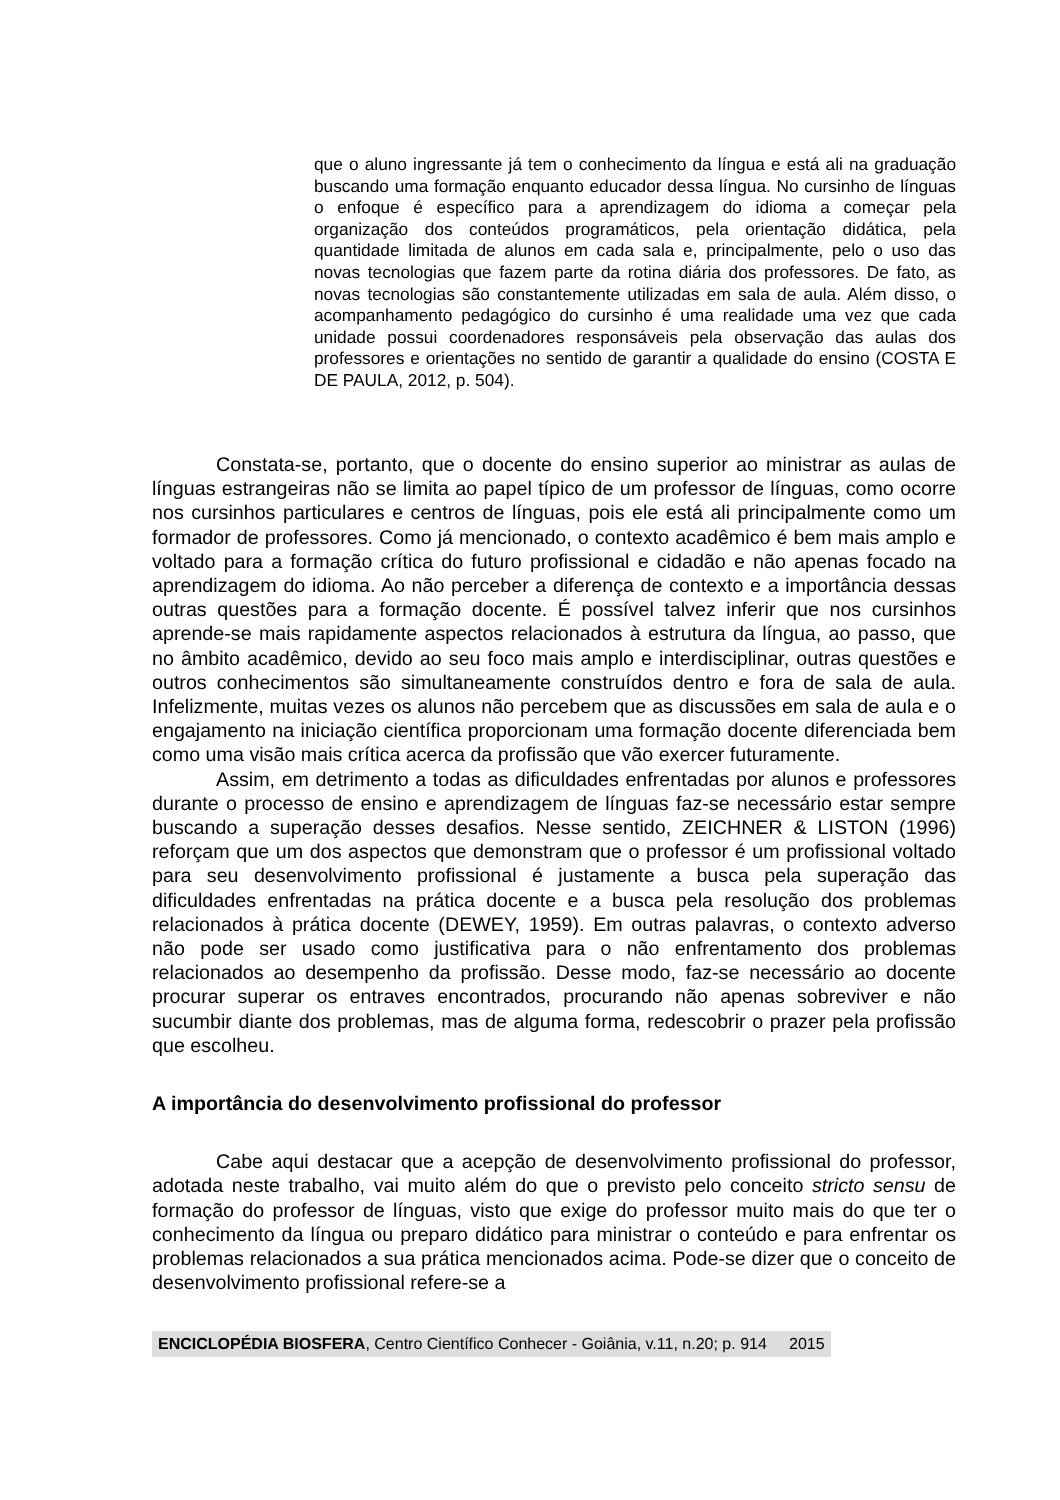que o aluno ingressante já tem o conhecimento da língua e está ali na graduação buscando uma formação enquanto educador dessa língua. No cursinho de línguas o enfoque é específico para a aprendizagem do idioma a começar pela organização dos conteúdos programáticos, pela orientação didática, pela quantidade limitada de alunos em cada sala e, principalmente, pelo o uso das novas tecnologias que fazem parte da rotina diária dos professores. De fato, as novas tecnologias são constantemente utilizadas em sala de aula. Além disso, o acompanhamento pedagógico do cursinho é uma realidade uma vez que cada unidade possui coordenadores responsáveis pela observação das aulas dos professores e orientações no sentido de garantir a qualidade do ensino (COSTA E DE PAULA, 2012, p. 504).
Constata-se, portanto, que o docente do ensino superior ao ministrar as aulas de línguas estrangeiras não se limita ao papel típico de um professor de línguas, como ocorre nos cursinhos particulares e centros de línguas, pois ele está ali principalmente como um formador de professores. Como já mencionado, o contexto acadêmico é bem mais amplo e voltado para a formação crítica do futuro profissional e cidadão e não apenas focado na aprendizagem do idioma. Ao não perceber a diferença de contexto e a importância dessas outras questões para a formação docente. É possível talvez inferir que nos cursinhos aprende-se mais rapidamente aspectos relacionados à estrutura da língua, ao passo, que no âmbito acadêmico, devido ao seu foco mais amplo e interdisciplinar, outras questões e outros conhecimentos são simultaneamente construídos dentro e fora de sala de aula. Infelizmente, muitas vezes os alunos não percebem que as discussões em sala de aula e o engajamento na iniciação científica proporcionam uma formação docente diferenciada bem como uma visão mais crítica acerca da profissão que vão exercer futuramente.
Assim, em detrimento a todas as dificuldades enfrentadas por alunos e professores durante o processo de ensino e aprendizagem de línguas faz-se necessário estar sempre buscando a superação desses desafios. Nesse sentido, ZEICHNER & LISTON (1996) reforçam que um dos aspectos que demonstram que o professor é um profissional voltado para seu desenvolvimento profissional é justamente a busca pela superação das dificuldades enfrentadas na prática docente e a busca pela resolução dos problemas relacionados à prática docente (DEWEY, 1959). Em outras palavras, o contexto adverso não pode ser usado como justificativa para o não enfrentamento dos problemas relacionados ao desempenho da profissão. Desse modo, faz-se necessário ao docente procurar superar os entraves encontrados, procurando não apenas sobreviver e não sucumbir diante dos problemas, mas de alguma forma, redescobrir o prazer pela profissão que escolheu.
A importância do desenvolvimento profissional do professor
Cabe aqui destacar que a acepção de desenvolvimento profissional do professor, adotada neste trabalho, vai muito além do que o previsto pelo conceito stricto sensu de formação do professor de línguas, visto que exige do professor muito mais do que ter o conhecimento da língua ou preparo didático para ministrar o conteúdo e para enfrentar os problemas relacionados a sua prática mencionados acima. Pode-se dizer que o conceito de desenvolvimento profissional refere-se a
ENCICLOPÉDIA BIOSFERA, Centro Científico Conhecer - Goiânia, v.11, n.20; p. 914 2015